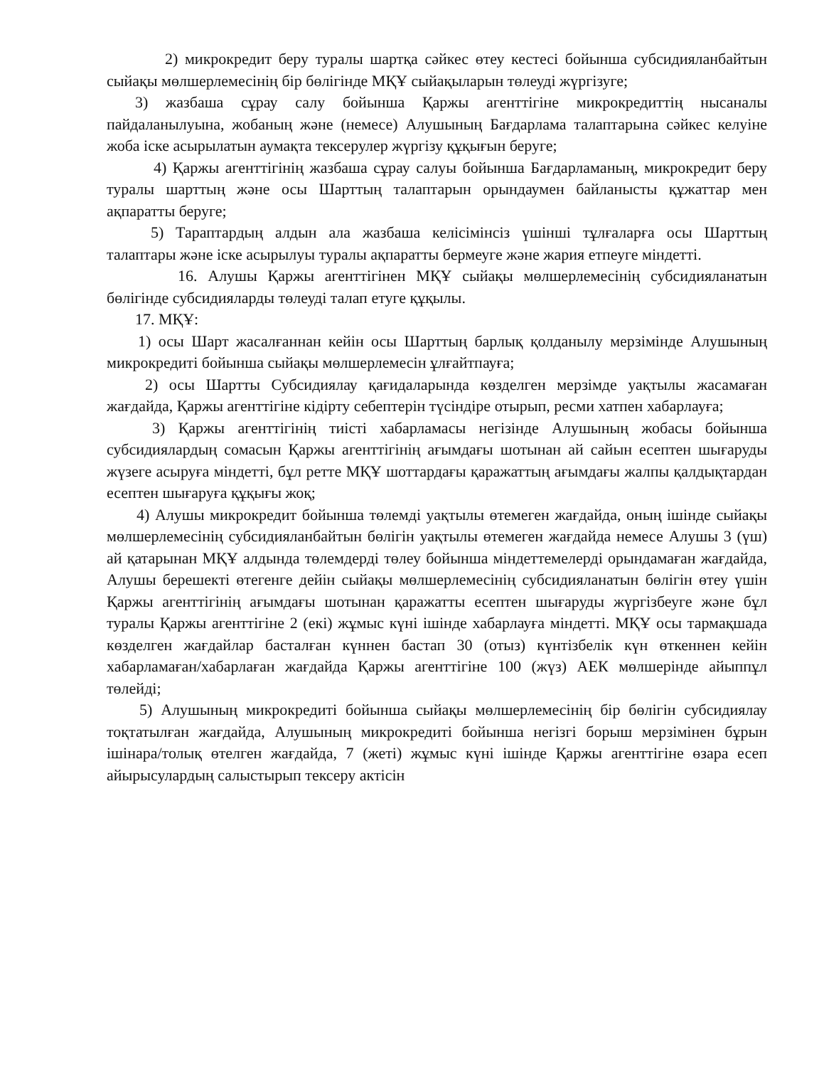2) микрокредит беру туралы шартқа сәйкес өтеу кестесі бойынша субсидияланбайтын сыйақы мөлшерлемесінің бір бөлігінде МҚҰ сыйақыларын төлеуді жүргізуге;
3) жазбаша сұрау салу бойынша Қаржы агенттігіне микрокредиттің нысаналы пайдаланылуына, жобаның және (немесе) Алушының Бағдарлама талаптарына сәйкес келуіне жоба іске асырылатын аумақта тексерулер жүргізу құқығын беруге;
4) Қаржы агенттігінің жазбаша сұрау салуы бойынша Бағдарламаның, микрокредит беру туралы шарттың және осы Шарттың талаптарын орындаумен байланысты құжаттар мен ақпаратты беруге;
5) Тараптардың алдын ала жазбаша келісімінсіз үшінші тұлғаларға осы Шарттың талаптары және іске асырылуы туралы ақпаратты бермеуге және жария етпеуге міндетті.
16. Алушы Қаржы агенттігінен МҚҰ сыйақы мөлшерлемесінің субсидияланатын бөлігінде субсидияларды төлеуді талап етуге құқылы.
17. МҚҰ:
1) осы Шарт жасалғаннан кейін осы Шарттың барлық қолданылу мерзімінде Алушының микрокредиті бойынша сыйақы мөлшерлемесін ұлғайтпауға;
2) осы Шартты Субсидиялау қағидаларында көзделген мерзімде уақтылы жасамаған жағдайда, Қаржы агенттігіне кідірту себептерін түсіндіре отырып, ресми хатпен хабарлауға;
3) Қаржы агенттігінің тиісті хабарламасы негізінде Алушының жобасы бойынша субсидиялардың сомасын Қаржы агенттігінің ағымдағы шотынан ай сайын есептен шығаруды жүзеге асыруға міндетті, бұл ретте МҚҰ шоттардағы қаражаттың ағымдағы жалпы қалдықтардан есептен шығаруға құқығы жоқ;
4) Алушы микрокредит бойынша төлемді уақтылы өтемеген жағдайда, оның ішінде сыйақы мөлшерлемесінің субсидияланбайтын бөлігін уақтылы өтемеген жағдайда немесе Алушы 3 (үш) ай қатарынан МҚҰ алдында төлемдерді төлеу бойынша міндеттемелерді орындамаған жағдайда, Алушы берешекті өтегенге дейін сыйақы мөлшерлемесінің субсидияланатын бөлігін өтеу үшін Қаржы агенттігінің ағымдағы шотынан қаражатты есептен шығаруды жүргізбеуге және бұл туралы Қаржы агенттігіне 2 (екі) жұмыс күні ішінде хабарлауға міндетті. МҚҰ осы тармақшада көзделген жағдайлар басталған күннен бастап 30 (отыз) күнтізбелік күн өткеннен кейін хабарламаған/хабарлаған жағдайда Қаржы агенттігіне 100 (жүз) АЕК мөлшерінде айыппұл төлейді;
5) Алушының микрокредиті бойынша сыйақы мөлшерлемесінің бір бөлігін субсидиялау тоқтатылған жағдайда, Алушының микрокредиті бойынша негізгі борыш мерзімінен бұрын ішінара/толық өтелген жағдайда, 7 (жеті) жұмыс күні ішінде Қаржы агенттігіне өзара есеп айырысулардың салыстырып тексеру актісін